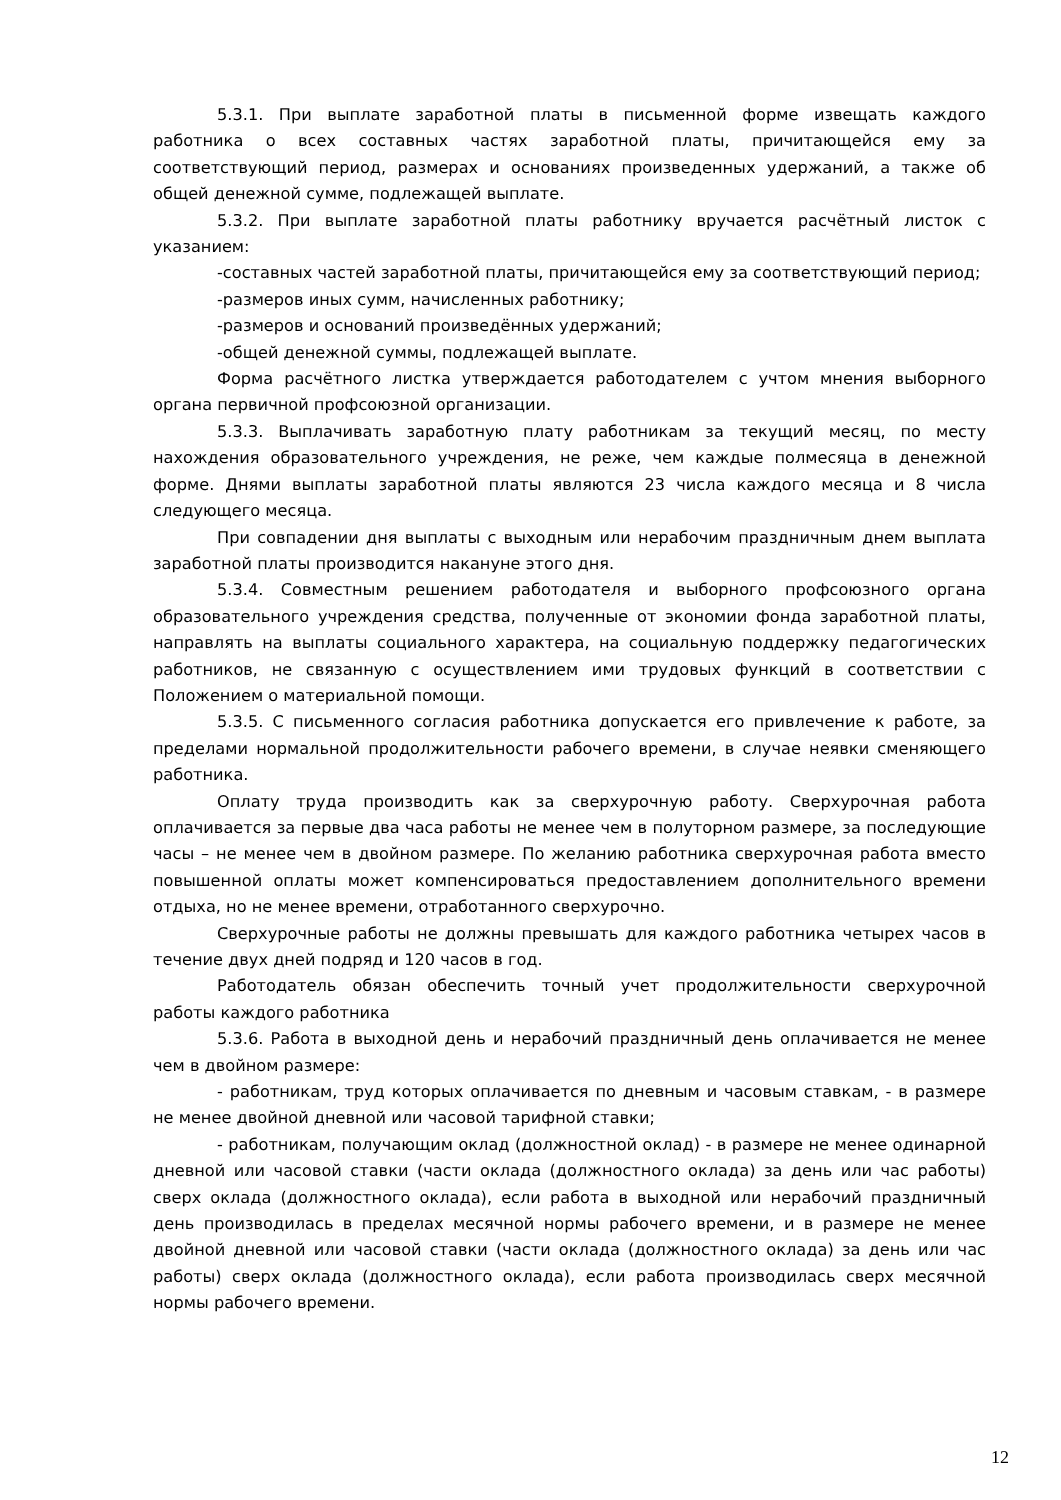5.3.1. При выплате заработной платы в письменной форме извещать каждого работника о всех составных частях заработной платы, причитающейся ему за соответствующий период, размерах и основаниях произведенных удержаний, а также об общей денежной сумме, подлежащей выплате.
5.3.2. При выплате заработной платы работнику вручается расчётный листок с указанием:
-составных частей заработной платы, причитающейся ему за соответствующий период;
-размеров иных сумм, начисленных работнику;
-размеров и оснований произведённых удержаний;
-общей денежной суммы, подлежащей выплате.
Форма расчётного листка утверждается работодателем с учтом мнения выборного органа первичной профсоюзной организации.
5.3.3. Выплачивать заработную плату работникам за текущий месяц, по месту нахождения образовательного учреждения, не реже, чем каждые полмесяца в денежной форме. Днями выплаты заработной платы являются 23 числа каждого месяца и 8 числа следующего месяца.
При совпадении дня выплаты с выходным или нерабочим праздничным днем выплата заработной платы производится накануне этого дня.
5.3.4. Совместным решением работодателя и выборного профсоюзного органа образовательного учреждения средства, полученные от экономии фонда заработной платы, направлять на выплаты социального характера, на социальную поддержку педагогических работников, не связанную с осуществлением ими трудовых функций в соответствии с Положением о материальной помощи.
5.3.5. С письменного согласия работника допускается его привлечение к работе, за пределами нормальной продолжительности рабочего времени, в случае неявки сменяющего работника.
Оплату труда производить как за сверхурочную работу. Сверхурочная работа оплачивается за первые два часа работы не менее чем в полуторном размере, за последующие часы – не менее чем в двойном размере. По желанию работника сверхурочная работа вместо повышенной оплаты может компенсироваться предоставлением дополнительного времени отдыха, но не менее времени, отработанного сверхурочно.
Сверхурочные работы не должны превышать для каждого работника четырех часов в течение двух дней подряд и 120 часов в год.
Работодатель обязан обеспечить точный учет продолжительности сверхурочной работы каждого работника
5.3.6. Работа в выходной день и нерабочий праздничный день оплачивается не менее чем в двойном размере:
- работникам, труд которых оплачивается по дневным и часовым ставкам, - в размере не менее двойной дневной или часовой тарифной ставки;
- работникам, получающим оклад (должностной оклад) - в размере не менее одинарной дневной или часовой ставки (части оклада (должностного оклада) за день или час работы) сверх оклада (должностного оклада), если работа в выходной или нерабочий праздничный день производилась в пределах месячной нормы рабочего времени, и в размере не менее двойной дневной или часовой ставки (части оклада (должностного оклада) за день или час работы) сверх оклада (должностного оклада), если работа производилась сверх месячной нормы рабочего времени.
12